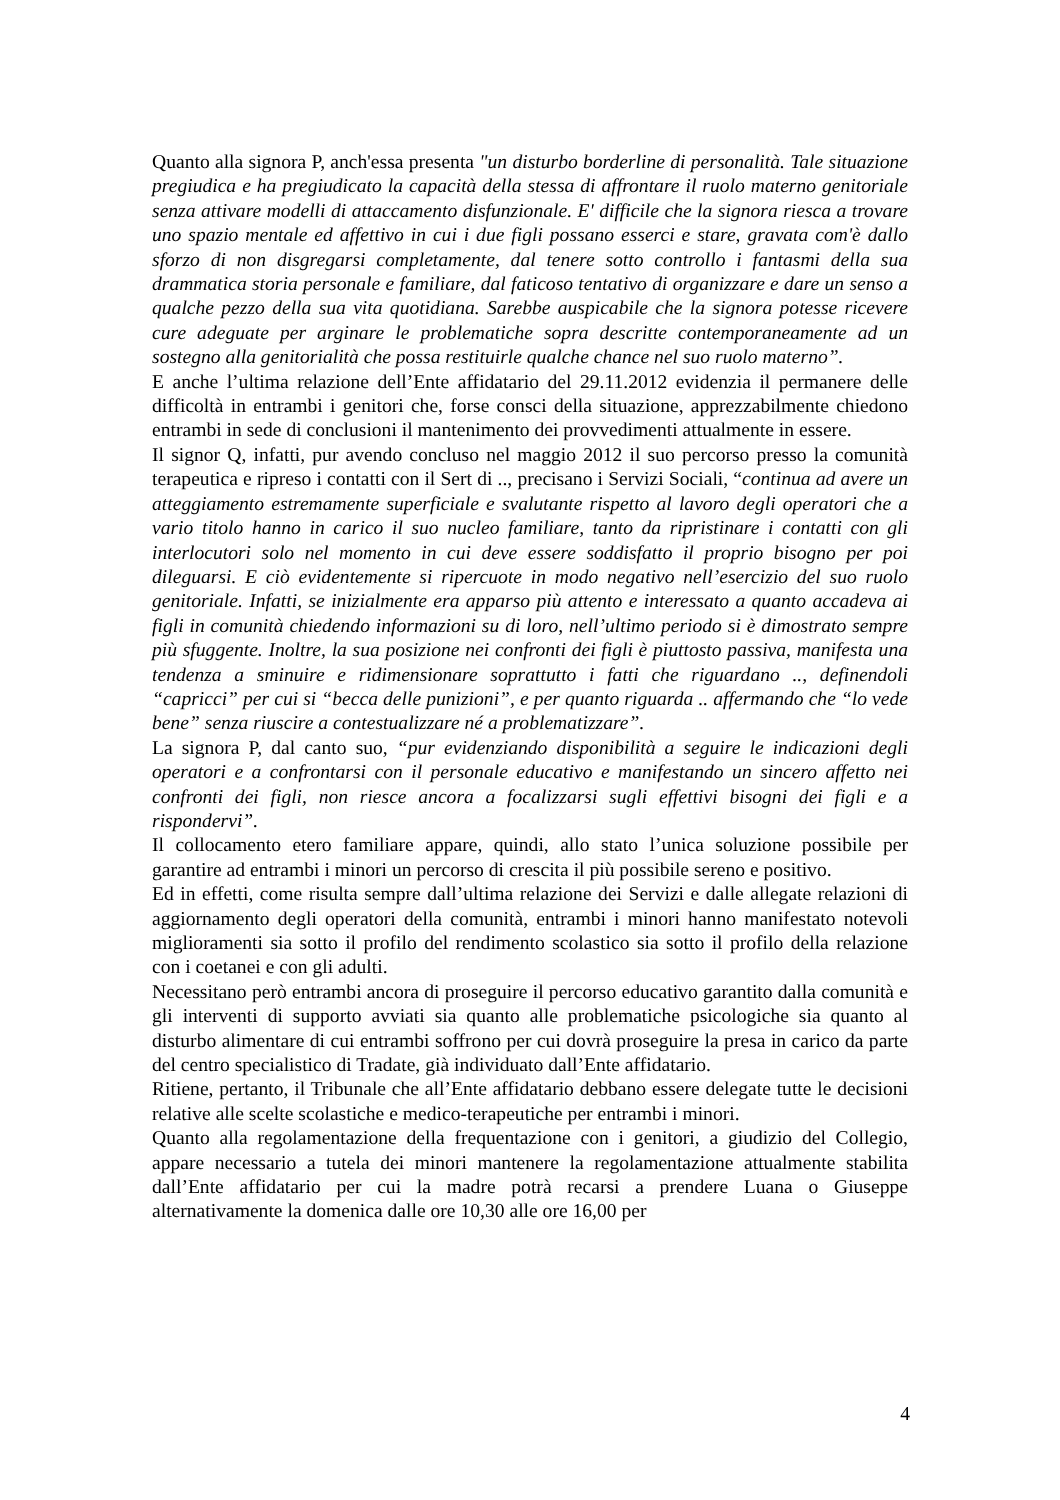Quanto alla signora P, anch'essa presenta "un disturbo borderline di personalità. Tale situazione pregiudica e ha pregiudicato la capacità della stessa di affrontare il ruolo materno genitoriale senza attivare modelli di attaccamento disfunzionale. E' difficile che la signora riesca a trovare uno spazio mentale ed affettivo in cui i due figli possano esserci e stare, gravata com'è dallo sforzo di non disgregarsi completamente, dal tenere sotto controllo i fantasmi della sua drammatica storia personale e familiare, dal faticoso tentativo di organizzare e dare un senso a qualche pezzo della sua vita quotidiana. Sarebbe auspicabile che la signora potesse ricevere cure adeguate per arginare le problematiche sopra descritte contemporaneamente ad un sostegno alla genitorialità che possa restituirle qualche chance nel suo ruolo materno”.
E anche l’ultima relazione dell’Ente affidatario del 29.11.2012 evidenzia il permanere delle difficoltà in entrambi i genitori che, forse consci della situazione, apprezzabilmente chiedono entrambi in sede di conclusioni il mantenimento dei provvedimenti attualmente in essere.
Il signor Q, infatti, pur avendo concluso nel maggio 2012 il suo percorso presso la comunità terapeutica e ripreso i contatti con il Sert di .., precisano i Servizi Sociali, “continua ad avere un atteggiamento estremamente superficiale e svalutante rispetto al lavoro degli operatori che a vario titolo hanno in carico il suo nucleo familiare, tanto da ripristinare i contatti con gli interlocutori solo nel momento in cui deve essere soddisfatto il proprio bisogno per poi dileguarsi. E ciò evidentemente si ripercuote in modo negativo nell’esercizio del suo ruolo genitoriale. Infatti, se inizialmente era apparso più attento e interessato a quanto accadeva ai figli in comunità chiedendo informazioni su di loro, nell’ultimo periodo si è dimostrato sempre più sfuggente. Inoltre, la sua posizione nei confronti dei figli è piuttosto passiva, manifesta una tendenza a sminuire e ridimensionare soprattutto i fatti che riguardano .., definendoli “capricci” per cui si “becca delle punizioni”, e per quanto riguarda .. affermando che “lo vede bene” senza riuscire a contestualizzare né a problematizzare”.
La signora P, dal canto suo, “pur evidenziando disponibilità a seguire le indicazioni degli operatori e a confrontarsi con il personale educativo e manifestando un sincero affetto nei confronti dei figli, non riesce ancora a focalizzarsi sugli effettivi bisogni dei figli e a rispondervi”.
Il collocamento etero familiare appare, quindi, allo stato l’unica soluzione possibile per garantire ad entrambi i minori un percorso di crescita il più possibile sereno e positivo.
Ed in effetti, come risulta sempre dall’ultima relazione dei Servizi e dalle allegate relazioni di aggiornamento degli operatori della comunità, entrambi i minori hanno manifestato notevoli miglioramenti sia sotto il profilo del rendimento scolastico sia sotto il profilo della relazione con i coetanei e con gli adulti.
Necessitano però entrambi ancora di proseguire il percorso educativo garantito dalla comunità e gli interventi di supporto avviati sia quanto alle problematiche psicologiche sia quanto al disturbo alimentare di cui entrambi soffrono per cui dovrà proseguire la presa in carico da parte del centro specialistico di Tradate, già individuato dall’Ente affidatario.
Ritiene, pertanto, il Tribunale che all’Ente affidatario debbano essere delegate tutte le decisioni relative alle scelte scolastiche e medico-terapeutiche per entrambi i minori.
Quanto alla regolamentazione della frequentazione con i genitori, a giudizio del Collegio, appare necessario a tutela dei minori mantenere la regolamentazione attualmente stabilita dall’Ente affidatario per cui la madre potrà recarsi a prendere Luana o Giuseppe alternativamente la domenica dalle ore 10,30 alle ore 16,00 per
4